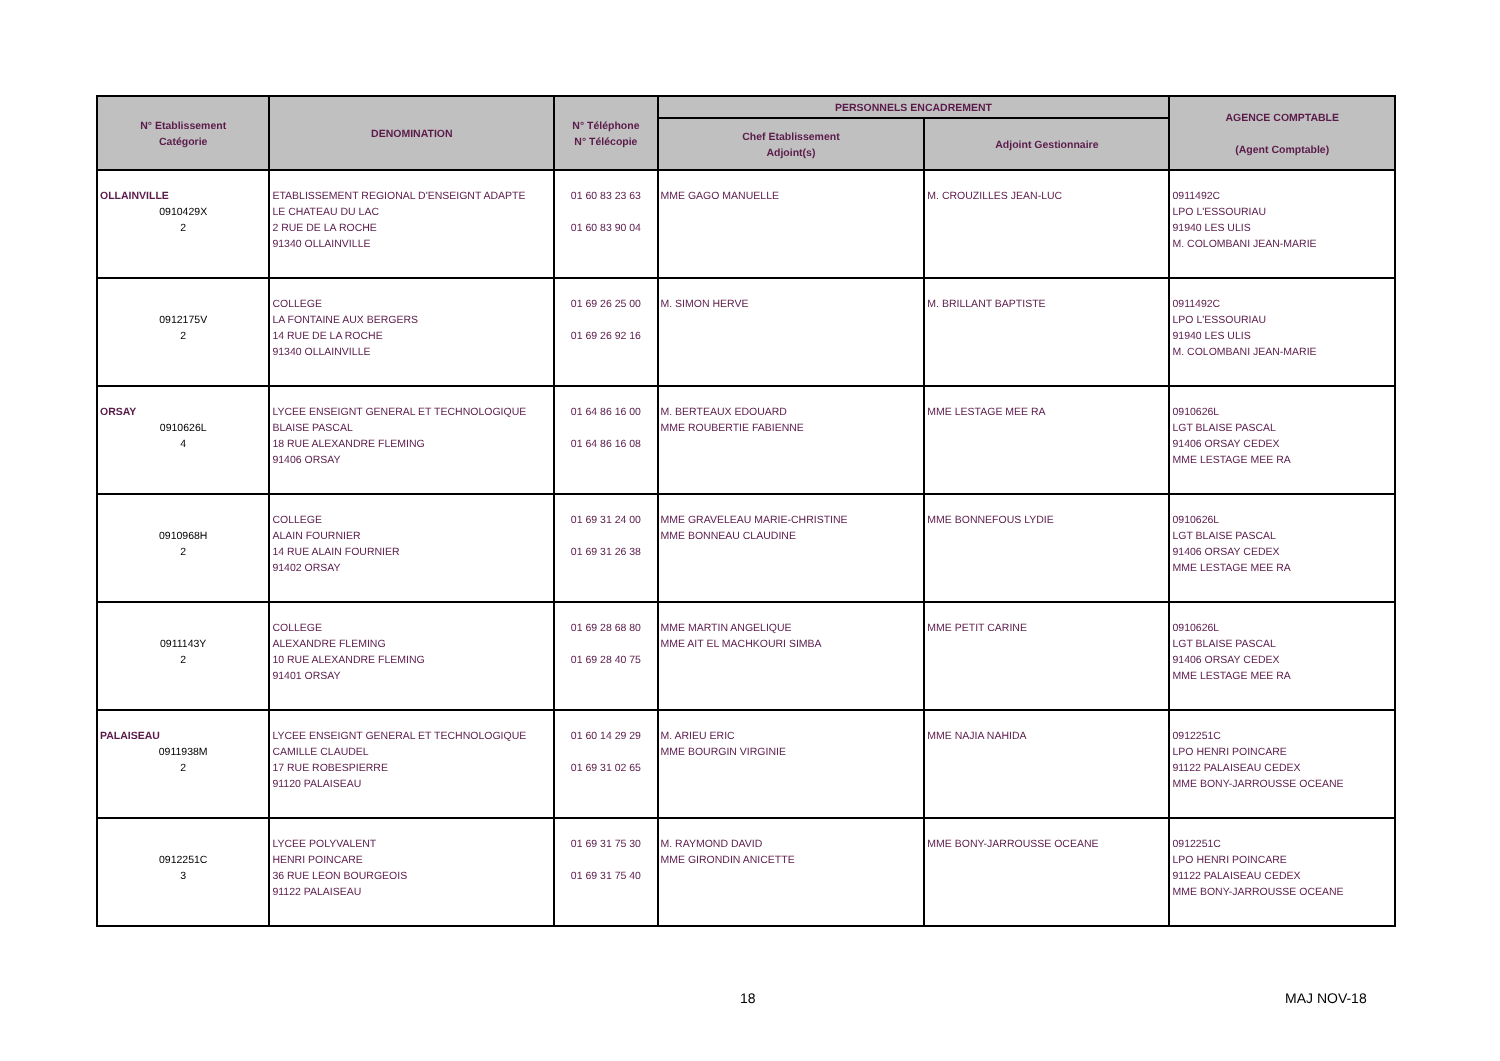| N° Etablissement Catégorie | DENOMINATION | N° Téléphone N° Télécopie | PERSONNELS ENCADREMENT | | AGENCE COMPTABLE (Agent Comptable) |
| --- | --- | --- | --- | --- | --- |
| | | | Chef Etablissement Adjoint(s) | Adjoint Gestionnaire | |
| OLLAINVILLE 0910429X 2 | ETABLISSEMENT REGIONAL D'ENSEIGNT ADAPTE LE CHATEAU DU LAC 2 RUE DE LA ROCHE 91340 OLLAINVILLE | 01 60 83 23 63 01 60 83 90 04 | MME GAGO MANUELLE | M. CROUZILLES JEAN-LUC | 0911492C LPO L'ESSOURIAU 91940 LES ULIS M. COLOMBANI JEAN-MARIE |
| 0912175V 2 | COLLEGE LA FONTAINE AUX BERGERS 14 RUE DE LA ROCHE 91340 OLLAINVILLE | 01 69 26 25 00 01 69 26 92 16 | M. SIMON HERVE | M. BRILLANT BAPTISTE | 0911492C LPO L'ESSOURIAU 91940 LES ULIS M. COLOMBANI JEAN-MARIE |
| ORSAY 0910626L 4 | LYCEE ENSEIGNT GENERAL ET TECHNOLOGIQUE BLAISE PASCAL 18 RUE ALEXANDRE FLEMING 91406 ORSAY | 01 64 86 16 00 01 64 86 16 08 | M. BERTEAUX EDOUARD MME ROUBERTIE FABIENNE | MME LESTAGE MEE RA | 0910626L LGT BLAISE PASCAL 91406 ORSAY CEDEX MME LESTAGE MEE RA |
| 0910968H 2 | COLLEGE ALAIN FOURNIER 14 RUE ALAIN FOURNIER 91402 ORSAY | 01 69 31 24 00 01 69 31 26 38 | MME GRAVELEAU MARIE-CHRISTINE MME BONNEAU CLAUDINE | MME BONNEFOUS LYDIE | 0910626L LGT BLAISE PASCAL 91406 ORSAY CEDEX MME LESTAGE MEE RA |
| 0911143Y 2 | COLLEGE ALEXANDRE FLEMING 10 RUE ALEXANDRE FLEMING 91401 ORSAY | 01 69 28 68 80 01 69 28 40 75 | MME MARTIN ANGELIQUE MME AIT EL MACHKOURI SIMBA | MME PETIT CARINE | 0910626L LGT BLAISE PASCAL 91406 ORSAY CEDEX MME LESTAGE MEE RA |
| PALAISEAU 0911938M 2 | LYCEE ENSEIGNT GENERAL ET TECHNOLOGIQUE CAMILLE CLAUDEL 17 RUE ROBESPIERRE 91120 PALAISEAU | 01 60 14 29 29 01 69 31 02 65 | M. ARIEU ERIC MME BOURGIN VIRGINIE | MME NAJIA NAHIDA | 0912251C LPO HENRI POINCARE 91122 PALAISEAU CEDEX MME BONY-JARROUSSE OCEANE |
| 0912251C 3 | LYCEE POLYVALENT HENRI POINCARE 36 RUE LEON BOURGEOIS 91122 PALAISEAU | 01 69 31 75 30 01 69 31 75 40 | M. RAYMOND DAVID MME GIRONDIN ANICETTE | MME BONY-JARROUSSE OCEANE | 0912251C LPO HENRI POINCARE 91122 PALAISEAU CEDEX MME BONY-JARROUSSE OCEANE |
18 MAJ NOV-18